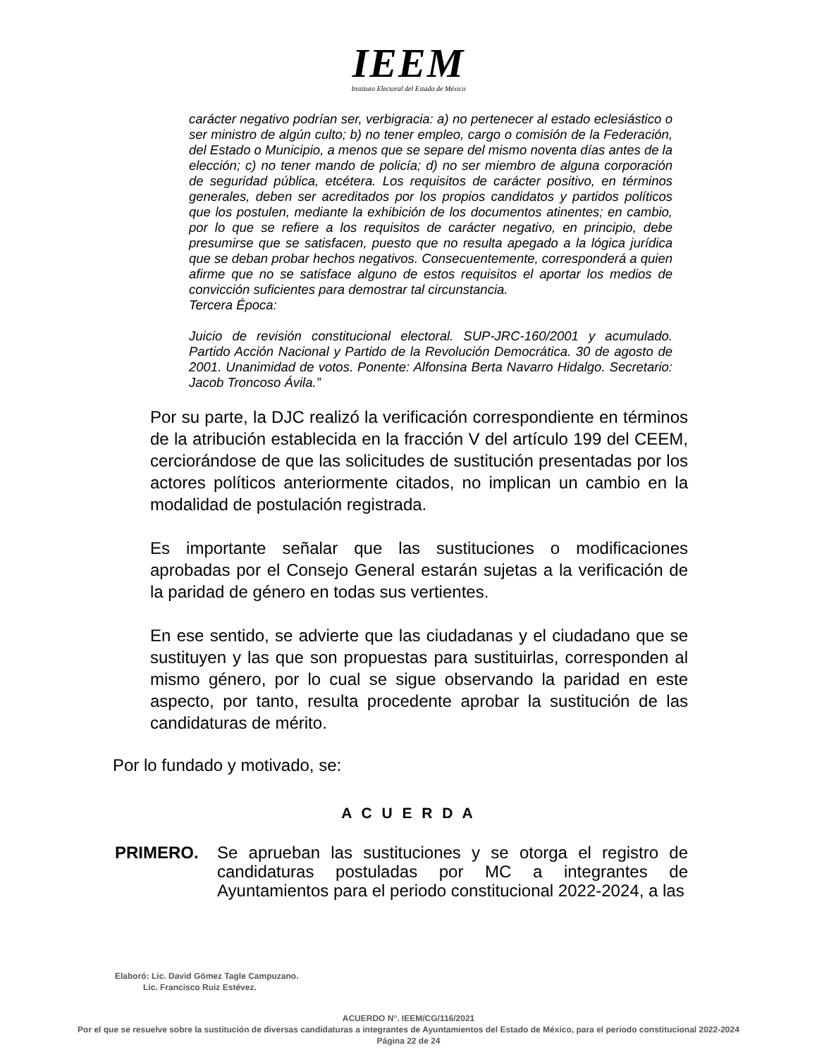IEEM
Instituto Electoral del Estado de México
carácter negativo podrían ser, verbigracia: a) no pertenecer al estado eclesiástico o ser ministro de algún culto; b) no tener empleo, cargo o comisión de la Federación, del Estado o Municipio, a menos que se separe del mismo noventa días antes de la elección; c) no tener mando de policía; d) no ser miembro de alguna corporación de seguridad pública, etcétera. Los requisitos de carácter positivo, en términos generales, deben ser acreditados por los propios candidatos y partidos políticos que los postulen, mediante la exhibición de los documentos atinentes; en cambio, por lo que se refiere a los requisitos de carácter negativo, en principio, debe presumirse que se satisfacen, puesto que no resulta apegado a la lógica jurídica que se deban probar hechos negativos. Consecuentemente, corresponderá a quien afirme que no se satisface alguno de estos requisitos el aportar los medios de convicción suficientes para demostrar tal circunstancia.
Tercera Época:
Juicio de revisión constitucional electoral. SUP-JRC-160/2001 y acumulado. Partido Acción Nacional y Partido de la Revolución Democrática. 30 de agosto de 2001. Unanimidad de votos. Ponente: Alfonsina Berta Navarro Hidalgo. Secretario: Jacob Troncoso Ávila.”
Por su parte, la DJC realizó la verificación correspondiente en términos de la atribución establecida en la fracción V del artículo 199 del CEEM, cerciorándose de que las solicitudes de sustitución presentadas por los actores políticos anteriormente citados, no implican un cambio en la modalidad de postulación registrada.
Es importante señalar que las sustituciones o modificaciones aprobadas por el Consejo General estarán sujetas a la verificación de la paridad de género en todas sus vertientes.
En ese sentido, se advierte que las ciudadanas y el ciudadano que se sustituyen y las que son propuestas para sustituirlas, corresponden al mismo género, por lo cual se sigue observando la paridad en este aspecto, por tanto, resulta procedente aprobar la sustitución de las candidaturas de mérito.
Por lo fundado y motivado, se:
A C U E R D A
PRIMERO. Se aprueban las sustituciones y se otorga el registro de candidaturas postuladas por MC a integrantes de Ayuntamientos para el periodo constitucional 2022-2024, a las
Elaboró: Lic. David Gómez Tagle Campuzano.
Lic. Francisco Ruiz Estévez.
ACUERDO N°. IEEM/CG/116/2021
Por el que se resuelve sobre la sustitución de diversas candidaturas a integrantes de Ayuntamientos del Estado de México, para el periodo constitucional 2022-2024
Página 22 de 24